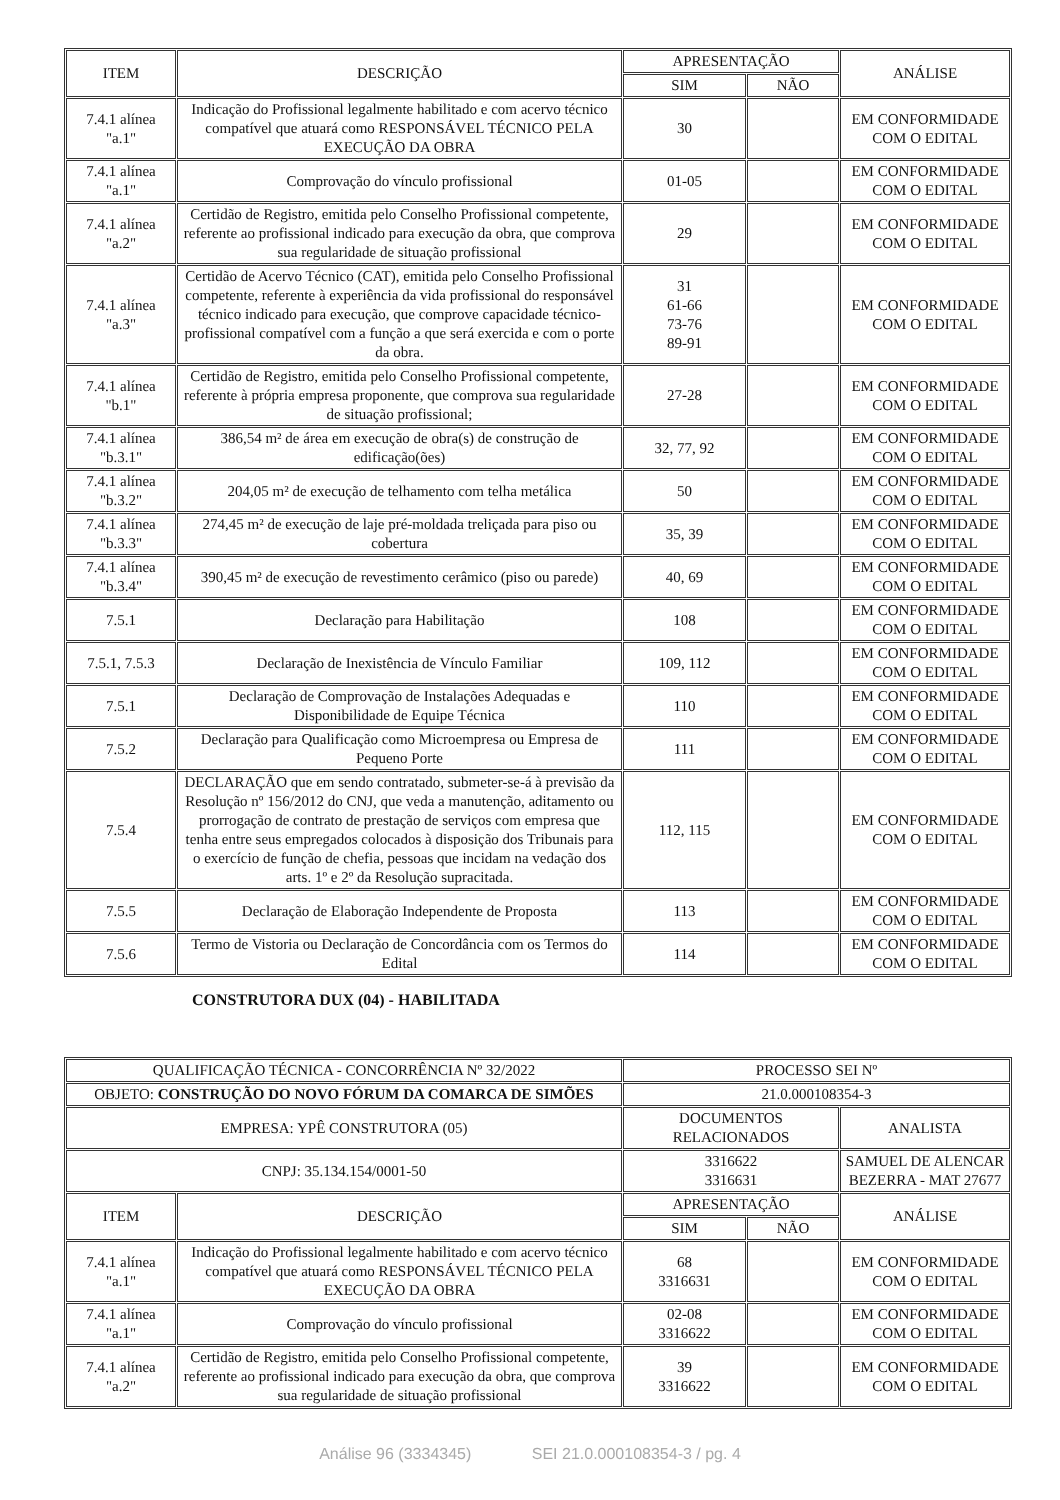| ITEM | DESCRIÇÃO | APRESENTAÇÃO | | ANÁLISE |
| --- | --- | --- | --- | --- |
| | | SIM | NÃO | |
| 7.4.1 alínea "a.1" | Indicação do Profissional legalmente habilitado e com acervo técnico compatível que atuará como RESPONSÁVEL TÉCNICO PELA EXECUÇÃO DA OBRA | 30 | | EM CONFORMIDADE COM O EDITAL |
| 7.4.1 alínea "a.1" | Comprovação do vínculo profissional | 01-05 | | EM CONFORMIDADE COM O EDITAL |
| 7.4.1 alínea "a.2" | Certidão de Registro, emitida pelo Conselho Profissional competente, referente ao profissional indicado para execução da obra, que comprova sua regularidade de situação profissional | 29 | | EM CONFORMIDADE COM O EDITAL |
| 7.4.1 alínea "a.3" | Certidão de Acervo Técnico (CAT), emitida pelo Conselho Profissional competente, referente à experiência da vida profissional do responsável técnico indicado para execução, que comprove capacidade técnico-profissional compatível com a função a que será exercida e com o porte da obra. | 31 61-66 73-76 89-91 | | EM CONFORMIDADE COM O EDITAL |
| 7.4.1 alínea "b.1" | Certidão de Registro, emitida pelo Conselho Profissional competente, referente à própria empresa proponente, que comprova sua regularidade de situação profissional; | 27-28 | | EM CONFORMIDADE COM O EDITAL |
| 7.4.1 alínea "b.3.1" | 386,54 m² de área em execução de obra(s) de construção de edificação(ões) | 32, 77, 92 | | EM CONFORMIDADE COM O EDITAL |
| 7.4.1 alínea "b.3.2" | 204,05 m² de execução de telhamento com telha metálica | 50 | | EM CONFORMIDADE COM O EDITAL |
| 7.4.1 alínea "b.3.3" | 274,45 m² de execução de laje pré-moldada treliçada para piso ou cobertura | 35, 39 | | EM CONFORMIDADE COM O EDITAL |
| 7.4.1 alínea "b.3.4" | 390,45 m² de execução de revestimento cerâmico (piso ou parede) | 40, 69 | | EM CONFORMIDADE COM O EDITAL |
| 7.5.1 | Declaração para Habilitação | 108 | | EM CONFORMIDADE COM O EDITAL |
| 7.5.1, 7.5.3 | Declaração de Inexistência de Vínculo Familiar | 109, 112 | | EM CONFORMIDADE COM O EDITAL |
| 7.5.1 | Declaração de Comprovação de Instalações Adequadas e Disponibilidade de Equipe Técnica | 110 | | EM CONFORMIDADE COM O EDITAL |
| 7.5.2 | Declaração para Qualificação como Microempresa ou Empresa de Pequeno Porte | 111 | | EM CONFORMIDADE COM O EDITAL |
| 7.5.4 | DECLARAÇÃO que em sendo contratado, submeter-se-á à previsão da Resolução nº 156/2012 do CNJ, que veda a manutenção, aditamento ou prorrogação de contrato de prestação de serviços com empresa que tenha entre seus empregados colocados à disposição dos Tribunais para o exercício de função de chefia, pessoas que incidam na vedação dos arts. 1º e 2º da Resolução supracitada. | 112, 115 | | EM CONFORMIDADE COM O EDITAL |
| 7.5.5 | Declaração de Elaboração Independente de Proposta | 113 | | EM CONFORMIDADE COM O EDITAL |
| 7.5.6 | Termo de Vistoria ou Declaração de Concordância com os Termos do Edital | 114 | | EM CONFORMIDADE COM O EDITAL |
CONSTRUTORA DUX (04) - HABILITADA
| QUALIFICAÇÃO TÉCNICA - CONCORRÊNCIA Nº 32/2022 | | PROCESSO SEI Nº | | |
| OBJETO: CONSTRUÇÃO DO NOVO FÓRUM DA COMARCA DE SIMÕES | | 21.0.000108354-3 | | |
| EMPRESA: YPÊ CONSTRUTORA (05) | | DOCUMENTOS RELACIONADOS | | ANALISTA |
| CNPJ: 35.134.154/0001-50 | | 3316622 3316631 | | SAMUEL DE ALENCAR BEZERRA - MAT 27677 |
| ITEM | DESCRIÇÃO | APRESENTAÇÃO | | ANÁLISE |
| | | SIM | NÃO | |
| 7.4.1 alínea "a.1" | Indicação do Profissional legalmente habilitado e com acervo técnico compatível que atuará como RESPONSÁVEL TÉCNICO PELA EXECUÇÃO DA OBRA | 68 3316631 | | EM CONFORMIDADE COM O EDITAL |
| 7.4.1 alínea "a.1" | Comprovação do vínculo profissional | 02-08 3316622 | | EM CONFORMIDADE COM O EDITAL |
| 7.4.1 alínea "a.2" | Certidão de Registro, emitida pelo Conselho Profissional competente, referente ao profissional indicado para execução da obra, que comprova sua regularidade de situação profissional | 39 3316622 | | EM CONFORMIDADE COM O EDITAL |
Análise 96 (3334345) SEI 21.0.000108354-3 / pg. 4